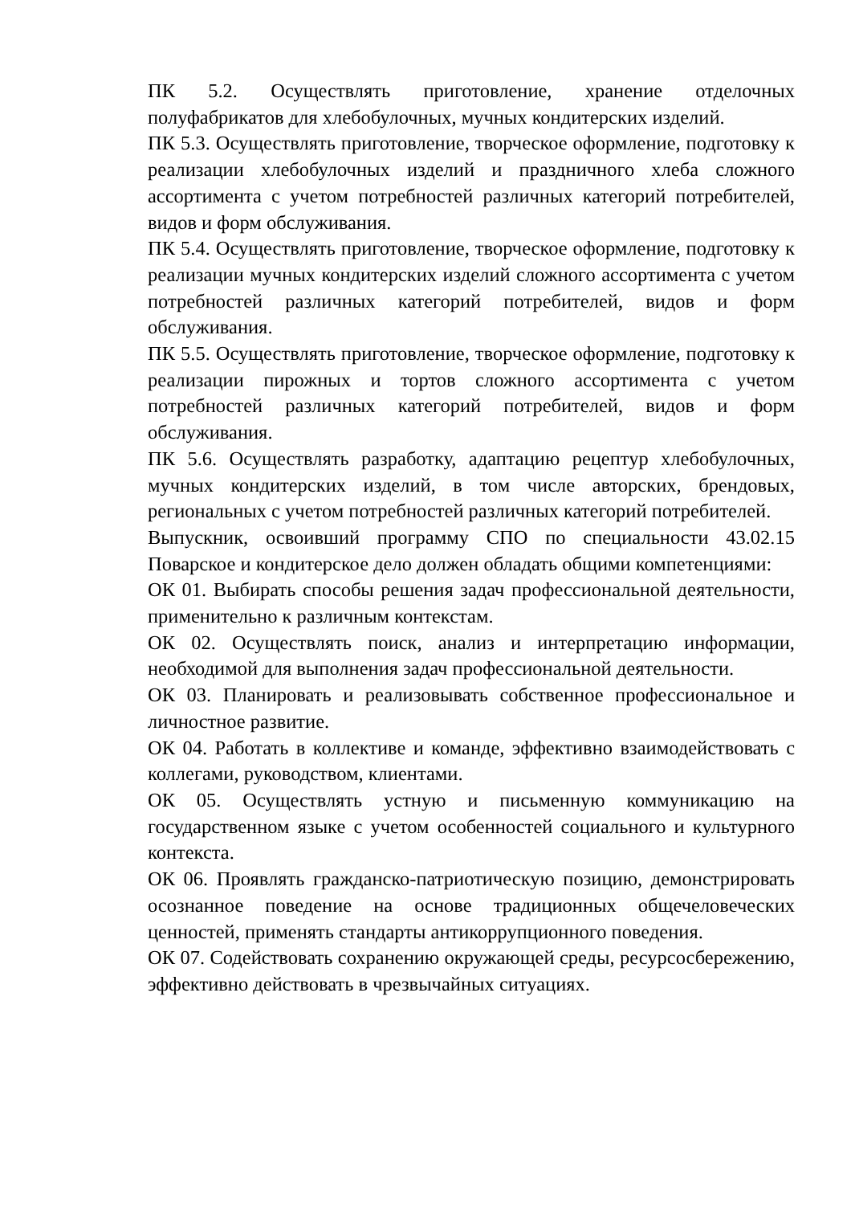ПК 5.2. Осуществлять приготовление, хранение отделочных полуфабрикатов для хлебобулочных, мучных кондитерских изделий.
ПК 5.3. Осуществлять приготовление, творческое оформление, подготовку к реализации хлебобулочных изделий и праздничного хлеба сложного ассортимента с учетом потребностей различных категорий потребителей, видов и форм обслуживания.
ПК 5.4. Осуществлять приготовление, творческое оформление, подготовку к реализации мучных кондитерских изделий сложного ассортимента с учетом потребностей различных категорий потребителей, видов и форм обслуживания.
ПК 5.5. Осуществлять приготовление, творческое оформление, подготовку к реализации пирожных и тортов сложного ассортимента с учетом потребностей различных категорий потребителей, видов и форм обслуживания.
ПК 5.6. Осуществлять разработку, адаптацию рецептур хлебобулочных, мучных кондитерских изделий, в том числе авторских, брендовых, региональных с учетом потребностей различных категорий потребителей.
Выпускник, освоивший программу СПО по специальности 43.02.15 Поварское и кондитерское дело должен обладать общими компетенциями:
ОК 01. Выбирать способы решения задач профессиональной деятельности, применительно к различным контекстам.
ОК 02. Осуществлять поиск, анализ и интерпретацию информации, необходимой для выполнения задач профессиональной деятельности.
ОК 03. Планировать и реализовывать собственное профессиональное и личностное развитие.
ОК 04. Работать в коллективе и команде, эффективно взаимодействовать с коллегами, руководством, клиентами.
ОК 05. Осуществлять устную и письменную коммуникацию на государственном языке с учетом особенностей социального и культурного контекста.
ОК 06. Проявлять гражданско-патриотическую позицию, демонстрировать осознанное поведение на основе традиционных общечеловеческих ценностей, применять стандарты антикоррупционного поведения.
ОК 07. Содействовать сохранению окружающей среды, ресурсосбережению, эффективно действовать в чрезвычайных ситуациях.